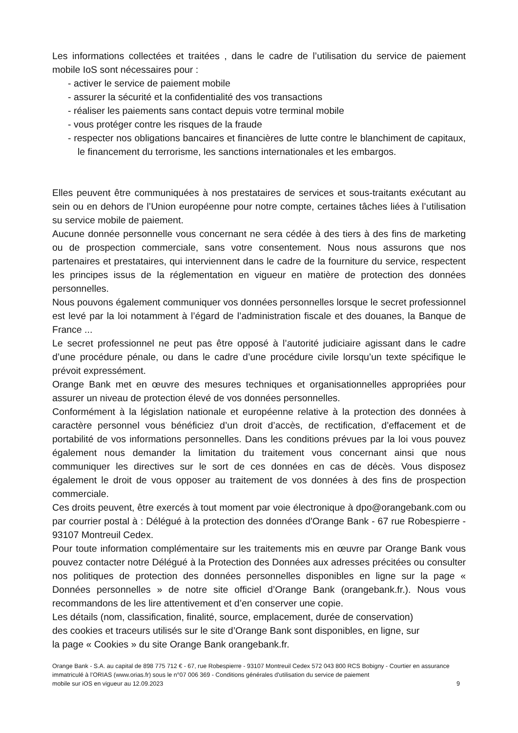Les informations collectées et traitées , dans le cadre de l’utilisation du service de paiement mobile IoS sont nécessaires pour :
- activer le service de paiement mobile
- assurer la sécurité et la confidentialité des vos transactions
- réaliser les paiements sans contact depuis votre terminal mobile
- vous protéger contre les risques de la fraude
- respecter nos obligations bancaires et financières de lutte contre le blanchiment de capitaux, le financement du terrorisme, les sanctions internationales et les embargos.
Elles peuvent être communiquées à nos prestataires de services et sous-traitants exécutant au sein ou en dehors de l’Union européenne pour notre compte, certaines tâches liées à l’utilisation su service mobile de paiement.
Aucune donnée personnelle vous concernant ne sera cédée à des tiers à des fins de marketing ou de prospection commerciale, sans votre consentement. Nous nous assurons que nos partenaires et prestataires, qui interviennent dans le cadre de la fourniture du service, respectent les principes issus de la réglementation en vigueur en matière de protection des données personnelles.
Nous pouvons également communiquer vos données personnelles lorsque le secret professionnel est levé par la loi notamment à l’égard de l’administration fiscale et des douanes, la Banque de France ...
Le secret professionnel ne peut pas être opposé à l’autorité judiciaire agissant dans le cadre d’une procédure pénale, ou dans le cadre d’une procédure civile lorsqu’un texte spécifique le prévoit expressément.
Orange Bank met en œuvre des mesures techniques et organisationnelles appropriées pour assurer un niveau de protection élevé de vos données personnelles.
Conformément à la législation nationale et européenne relative à la protection des données à caractère personnel vous bénéficiez d’un droit d’accès, de rectification, d’effacement et de portabilité de vos informations personnelles. Dans les conditions prévues par la loi vous pouvez également nous demander la limitation du traitement vous concernant ainsi que nous communiquer les directives sur le sort de ces données en cas de décès. Vous disposez également le droit de vous opposer au traitement de vos données à des fins de prospection commerciale.
Ces droits peuvent, être exercés à tout moment par voie électronique à dpo@orangebank.com ou par courrier postal à : Délégué à la protection des données d'Orange Bank - 67 rue Robespierre - 93107 Montreuil Cedex.
Pour toute information complémentaire sur les traitements mis en œuvre par Orange Bank vous pouvez contacter notre Délégué à la Protection des Données aux adresses précitées ou consulter nos politiques de protection des données personnelles disponibles en ligne sur la page « Données personnelles » de notre site officiel d’Orange Bank (orangebank.fr.). Nous vous recommandons de les lire attentivement et d’en conserver une copie.
Les détails (nom, classification, finalité, source, emplacement, durée de conservation)
des cookies et traceurs utilisés sur le site d’Orange Bank sont disponibles, en ligne, sur
la page « Cookies » du site Orange Bank orangebank.fr.
Orange Bank - S.A. au capital de 898 775 712 € - 67, rue Robespierre - 93107 Montreuil Cedex 572 043 800 RCS Bobigny - Courtier en assurance immatriculé à l’ORIAS (www.orias.fr) sous le n°07 006 369 - Conditions générales d'utilisation du service de paiement
mobile sur iOS en vigueur au 12.09.2023 9